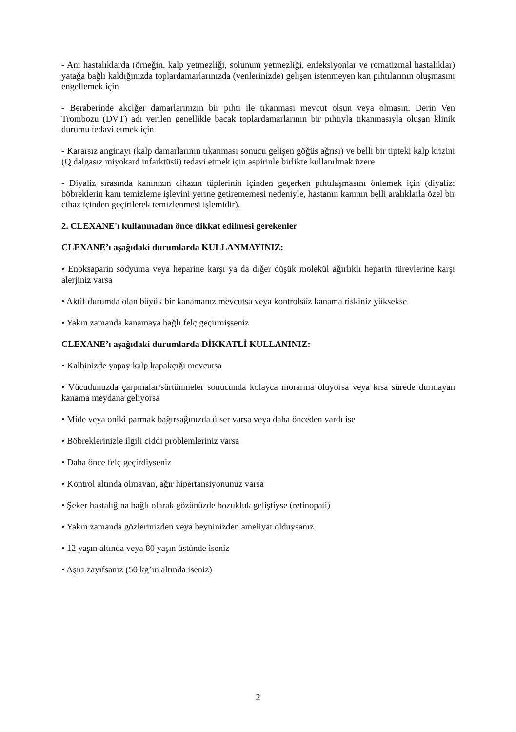- Ani hastalıklarda (örneğin, kalp yetmezliği, solunum yetmezliği, enfeksiyonlar ve romatizmal hastalıklar) yatağa bağlı kaldığınızda toplardamarlarınızda (venlerinizde) gelişen istenmeyen kan pıhtılarının oluşmasını engellemek için
- Beraberinde akciğer damarlarınızın bir pıhtı ile tıkanması mevcut olsun veya olmasın, Derin Ven Trombozu (DVT) adı verilen genellikle bacak toplardamarlarının bir pıhtıyla tıkanmasıyla oluşan klinik durumu tedavi etmek için
- Kararsız anginayı (kalp damarlarının tıkanması sonucu gelişen göğüs ağrısı) ve belli bir tipteki kalp krizini (Q dalgasız miyokard infarktüsü) tedavi etmek için aspirinle birlikte kullanılmak üzere
- Diyaliz sırasında kanınızın cihazın tüplerinin içinden geçerken pıhtılaşmasını önlemek için (diyaliz; böbreklerin kanı temizleme işlevini yerine getirememesi nedeniyle, hastanın kanının belli aralıklarla özel bir cihaz içinden geçirilerek temizlenmesi işlemidir).
2. CLEXANE'ı kullanmadan önce dikkat edilmesi gerekenler
CLEXANE’ı aşağıdaki durumlarda KULLANMAYINIZ:
• Enoksaparin sodyuma veya heparine karşı ya da diğer düşük molekül ağırlıklı heparin türevlerine karşı alerjiniz varsa
• Aktif durumda olan büyük bir kanamanız mevcutsa veya kontrolsüz kanama riskiniz yüksekse
• Yakın zamanda kanamaya bağlı felç geçirmişseniz
CLEXANE’ı aşağıdaki durumlarda DİKKATLİ KULLANINIZ:
• Kalbinizde yapay kalp kapakçığı mevcutsa
• Vücudunuzda çarpmalar/sürtünmeler sonucunda kolayca morarma oluyorsa veya kısa sürede durmayan kanama meydana geliyorsa
• Mide veya oniki parmak bağırsağınızda ülser varsa veya daha önceden vardı ise
• Böbreklerinizle ilgili ciddi problemleriniz varsa
• Daha önce felç geçirdiyseniz
• Kontrol altında olmayan, ağır hipertansiyonunuz varsa
• Şeker hastalığına bağlı olarak gözünüzde bozukluk geliştiyse (retinopati)
• Yakın zamanda gözlerinizden veya beyninizden ameliyat olduysanız
• 12 yaşın altında veya 80 yaşın üstünde iseniz
• Aşırı zayıfsanız (50 kg’ın altında iseniz)
2